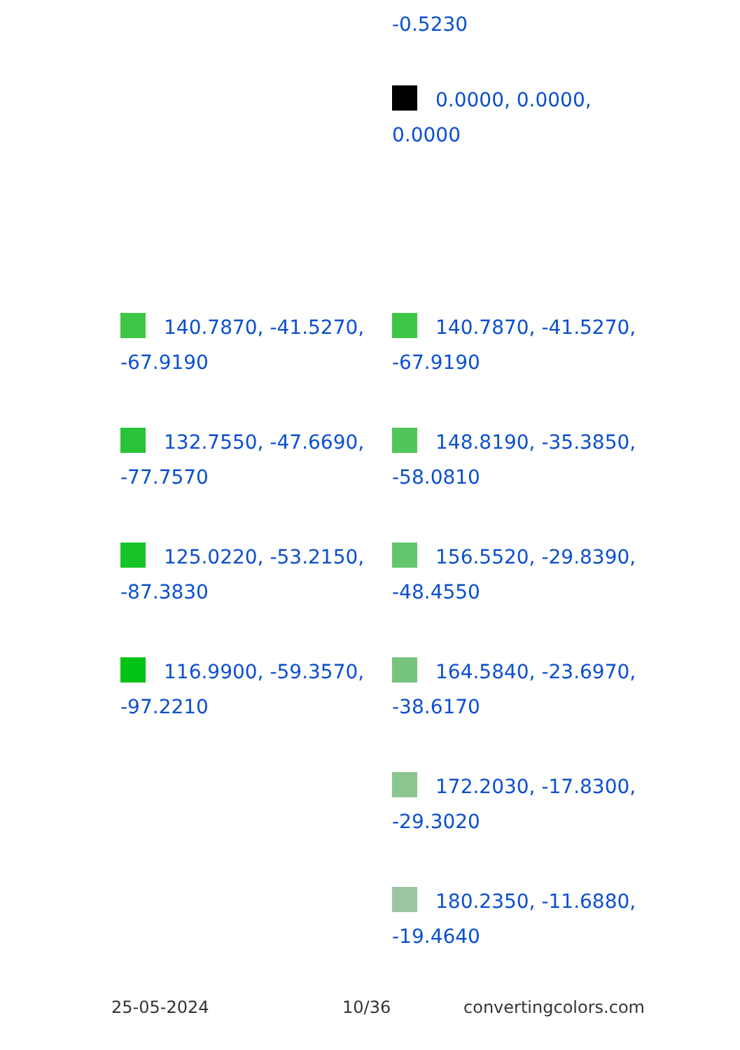-0.5230
0.0000, 0.0000, 0.0000
140.7870, -41.5270, -67.9190
140.7870, -41.5270, -67.9190
132.7550, -47.6690, -77.7570
148.8190, -35.3850, -58.0810
125.0220, -53.2150, -87.3830
156.5520, -29.8390, -48.4550
116.9900, -59.3570, -97.2210
164.5840, -23.6970, -38.6170
172.2030, -17.8300, -29.3020
180.2350, -11.6880, -19.4640
25-05-2024 10/36 convertingcolors.com